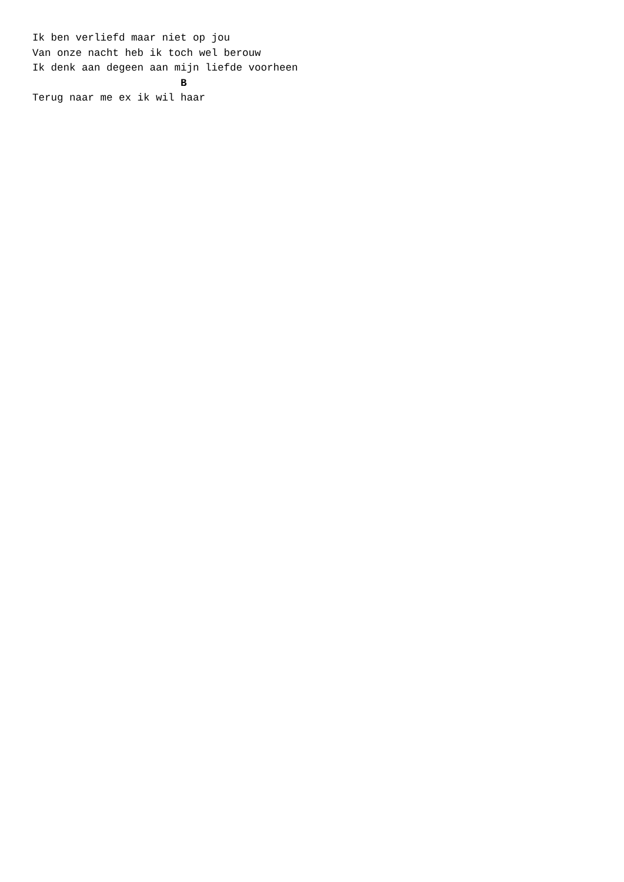Ik ben verliefd maar niet op jou
Van onze nacht heb ik toch wel berouw
Ik denk aan degeen aan mijn liefde voorheen
                        B
Terug naar me ex ik wil haar